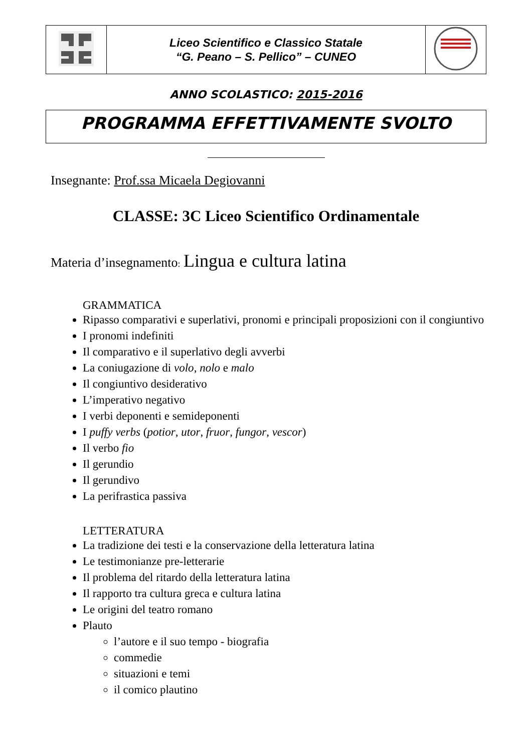| | Liceo Scientifico e Classico Statale “G. Peano – S. Pellico” – CUNEO | |
ANNO SCOLASTICO: 2015-2016
PROGRAMMA EFFETTIVAMENTE SVOLTO
Insegnante: Prof.ssa Micaela Degiovanni
CLASSE: 3C Liceo Scientifico Ordinamentale
Materia d’insegnamento: Lingua e cultura latina
GRAMMATICA
Ripasso comparativi e superlativi, pronomi e principali proposizioni con il congiuntivo
I pronomi indefiniti
Il comparativo e il superlativo degli avverbi
La coniugazione di volo, nolo e malo
Il congiuntivo desiderativo
L’imperativo negativo
I verbi deponenti e semideponenti
I puffy verbs (potior, utor, fruor, fungor, vescor)
Il verbo fio
Il gerundio
Il gerundivo
La perifrastica passiva
LETTERATURA
La tradizione dei testi e la conservazione della letteratura latina
Le testimonianze pre-letterarie
Il problema del ritardo della letteratura latina
Il rapporto tra cultura greca e cultura latina
Le origini del teatro romano
Plauto
l’autore e il suo tempo - biografia
commedie
situazioni e temi
il comico plautino